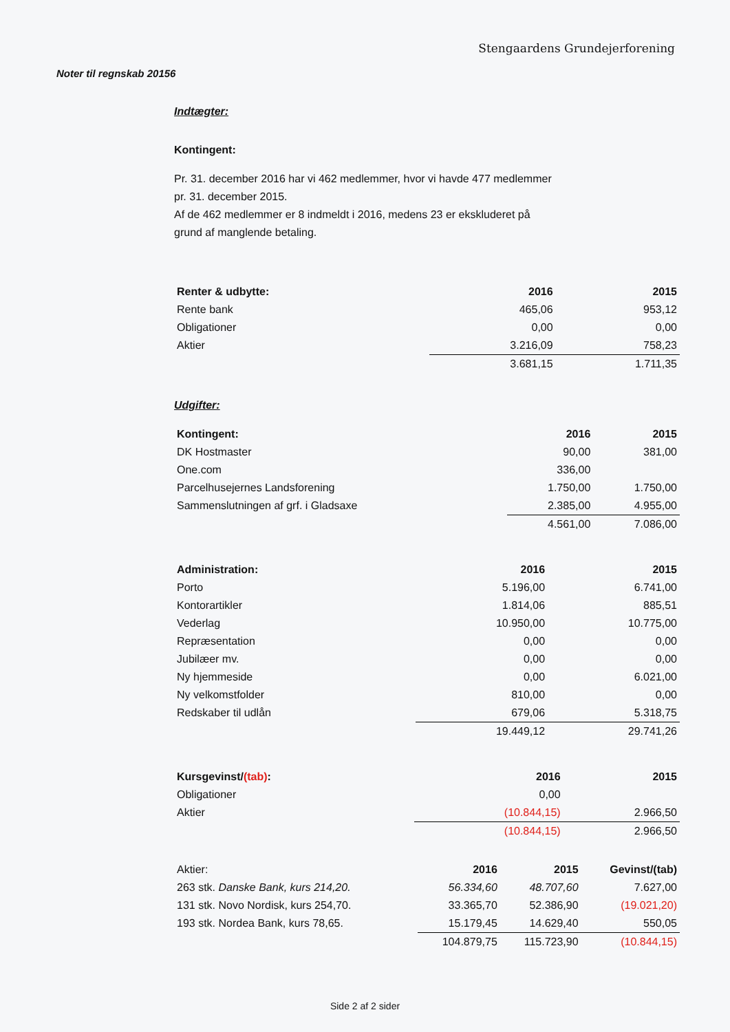Stengaardens Grundejerforening
Noter til regnskab 20156
Indtægter:
Kontingent:
Pr. 31. december 2016 har vi 462 medlemmer, hvor vi havde 477 medlemmer
pr. 31. december 2015.
Af de 462 medlemmer er 8 indmeldt i 2016, medens 23 er ekskluderet på
grund af manglende betaling.
| Renter & udbytte: | 2016 | 2015 |
| --- | --- | --- |
| Rente bank | 465,06 | 953,12 |
| Obligationer | 0,00 | 0,00 |
| Aktier | 3.216,09 | 758,23 |
| | 3.681,15 | 1.711,35 |
Udgifter:
| Kontingent: | 2016 | 2015 |
| --- | --- | --- |
| DK Hostmaster | 90,00 | 381,00 |
| One.com | 336,00 | |
| Parcelhusejernes Landsforening | 1.750,00 | 1.750,00 |
| Sammenslutningen af grf. i Gladsaxe | 2.385,00 | 4.955,00 |
| | 4.561,00 | 7.086,00 |
| Administration: | 2016 | 2015 |
| --- | --- | --- |
| Porto | 5.196,00 | 6.741,00 |
| Kontorartikler | 1.814,06 | 885,51 |
| Vederlag | 10.950,00 | 10.775,00 |
| Repræsentation | 0,00 | 0,00 |
| Jubilæer mv. | 0,00 | 0,00 |
| Ny hjemmeside | 0,00 | 6.021,00 |
| Ny velkomstfolder | 810,00 | 0,00 |
| Redskaber til udlån | 679,06 | 5.318,75 |
| | 19.449,12 | 29.741,26 |
| Kursgevinst/ (tab) : | 2016 | 2015 |
| --- | --- | --- |
| Obligationer | 0,00 | |
| Aktier | (10.844,15) | 2.966,50 |
| | (10.844,15) | 2.966,50 |
| Aktier: | 2016 | 2015 | Gevinst/(tab) |
| 263 stk. Danske Bank, kurs 214,20. | 56.334,60 | 48.707,60 | 7.627,00 |
| 131 stk. Novo Nordisk, kurs 254,70. | 33.365,70 | 52.386,90 | (19.021,20) |
| 193 stk. Nordea Bank, kurs 78,65. | 15.179,45 | 14.629,40 | 550,05 |
| | 104.879,75 | 115.723,90 | (10.844,15) |
Side 2 af 2 sider